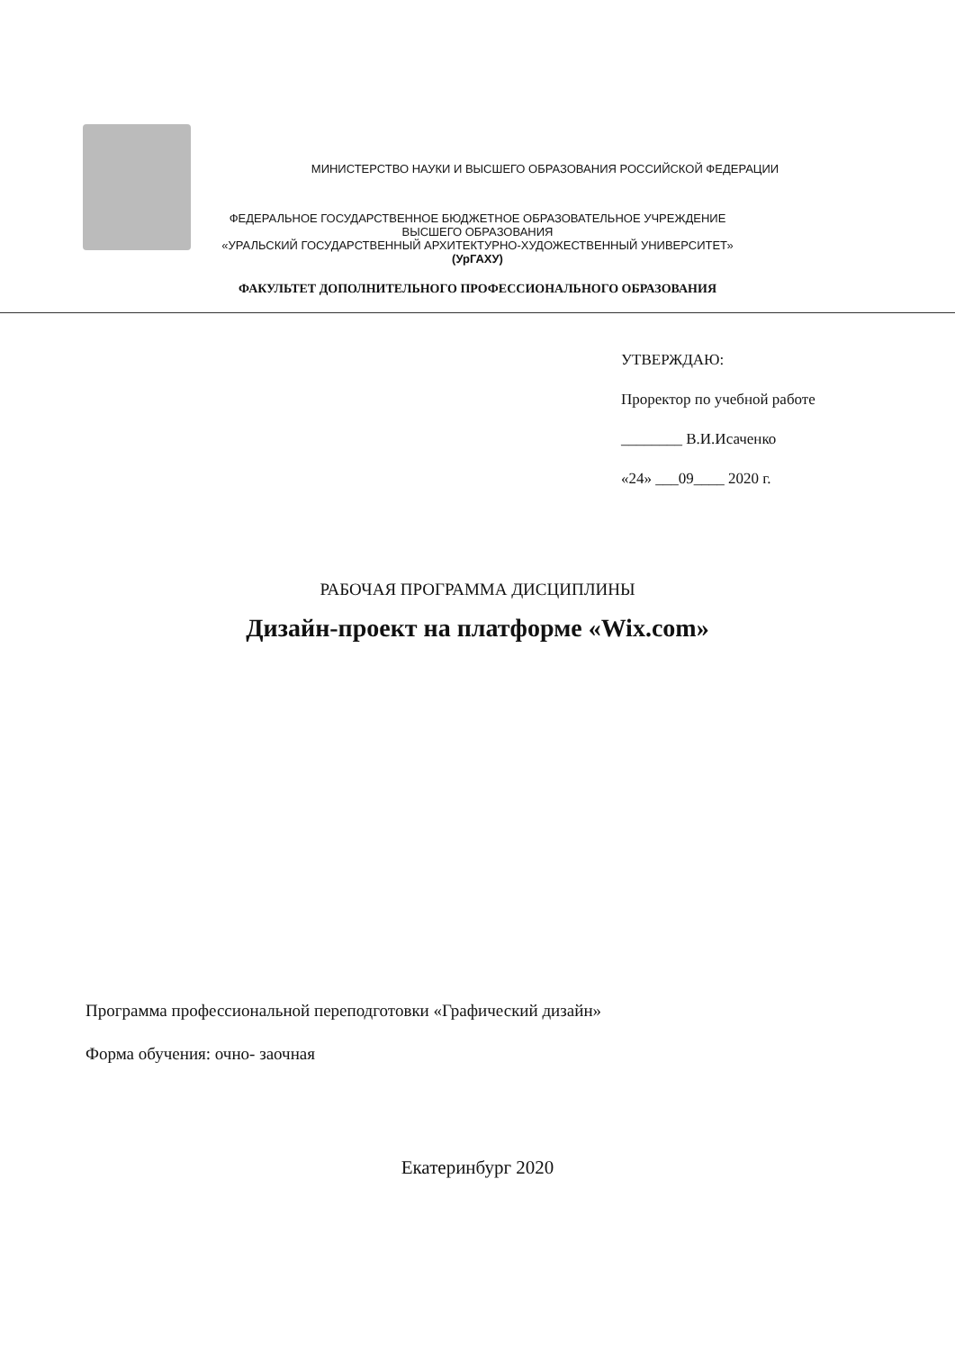МИНИСТЕРСТВО НАУКИ И ВЫСШЕГО ОБРАЗОВАНИЯ РОССИЙСКОЙ ФЕДЕРАЦИИ
ФЕДЕРАЛЬНОЕ ГОСУДАРСТВЕННОЕ БЮДЖЕТНОЕ ОБРАЗОВАТЕЛЬНОЕ УЧРЕЖДЕНИЕ
ВЫСШЕГО ОБРАЗОВАНИЯ
«УРАЛЬСКИЙ ГОСУДАРСТВЕННЫЙ АРХИТЕКТУРНО-ХУДОЖЕСТВЕННЫЙ УНИВЕРСИТЕТ»
(УрГАХУ)
ФАКУЛЬТЕТ ДОПОЛНИТЕЛЬНОГО ПРОФЕССИОНАЛЬНОГО ОБРАЗОВАНИЯ
УТВЕРЖДАЮ:
Проректор по учебной работе
________ В.И.Исаченко
«24» ___09____ 2020 г.
РАБОЧАЯ ПРОГРАММА ДИСЦИПЛИНЫ
Дизайн-проект на платформе «Wix.com»
Программа профессиональной переподготовки «Графический дизайн»
Форма обучения: очно- заочная
Екатеринбург 2020